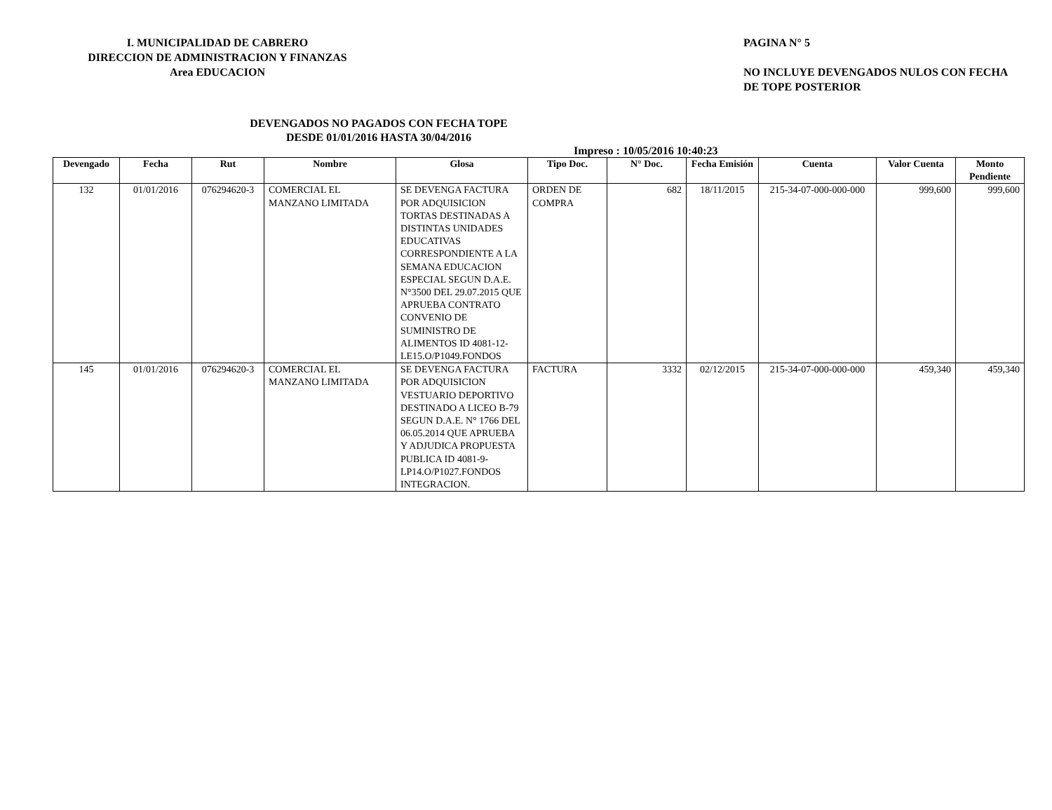I. MUNICIPALIDAD DE CABRERO
DIRECCION DE ADMINISTRACION Y FINANZAS
Area EDUCACION
PAGINA N° 5
NO INCLUYE DEVENGADOS NULOS CON FECHA
DE TOPE POSTERIOR
DEVENGADOS NO PAGADOS CON FECHA TOPE
DESDE 01/01/2016 HASTA 30/04/2016
Impreso : 10/05/2016 10:40:23
| Devengado | Fecha | Rut | Nombre | Glosa | Tipo Doc. | N° Doc. | Fecha Emisión | Cuenta | Valor Cuenta | Monto Pendiente |
| --- | --- | --- | --- | --- | --- | --- | --- | --- | --- | --- |
| 132 | 01/01/2016 | 076294620-3 | COMERCIAL EL MANZANO LIMITADA | SE DEVENGA FACTURA POR ADQUISICION TORTAS DESTINADAS A DISTINTAS UNIDADES EDUCATIVAS CORRESPONDIENTE A LA SEMANA EDUCACION ESPECIAL SEGUN D.A.E. N°3500 DEL 29.07.2015 QUE APRUEBA CONTRATO CONVENIO DE SUMINISTRO DE ALIMENTOS ID 4081-12-LE15.O/P1049.FONDOS | ORDEN DE COMPRA | 682 | 18/11/2015 | 215-34-07-000-000-000 | 999,600 | 999,600 |
| 145 | 01/01/2016 | 076294620-3 | COMERCIAL EL MANZANO LIMITADA | SE DEVENGA FACTURA POR ADQUISICION VESTUARIO DEPORTIVO DESTINADO A LICEO B-79 SEGUN D.A.E. N° 1766 DEL 06.05.2014 QUE APRUEBA Y ADJUDICA PROPUESTA PUBLICA ID 4081-9-LP14.O/P1027.FONDOS INTEGRACION. | FACTURA | 3332 | 02/12/2015 | 215-34-07-000-000-000 | 459,340 | 459,340 |